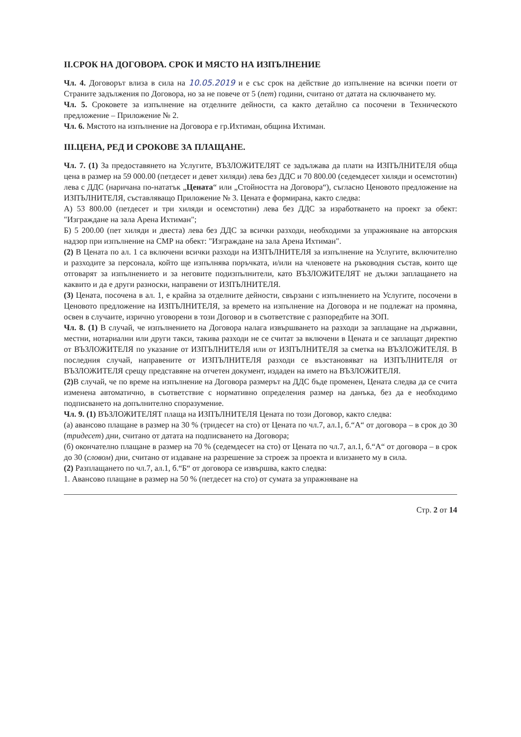II.СРОК НА ДОГОВОРА. СРОК И МЯСТО НА ИЗПЪЛНЕНИЕ
Чл. 4. Договорът влиза в сила на 10.05.2019 и е със срок на действие до изпълнение на всички поети от Страните задължения по Договора, но за не повече от 5 (пет) години, считано от датата на сключването му.
Чл. 5. Сроковете за изпълнение на отделните дейности, са както детайлно са посочени в Техническото предложение – Приложение № 2.
Чл. 6. Мястото на изпълнение на Договора е гр.Ихтиман, община Ихтиман.
III.ЦЕНА, РЕД И СРОКОВЕ ЗА ПЛАЩАНЕ.
Чл. 7. (1) За предоставянето на Услугите, ВЪЗЛОЖИТЕЛЯТ се задължава да плати на ИЗПЪЛНИТЕЛЯ обща цена в размер на 59 000.00 (петдесет и девет хиляди) лева без ДДС и 70 800.00 (седемдесет хиляди и осемстотин) лева с ДДС (наричана по-нататък „Цената“ или „Стойността на Договора“), съгласно Ценовото предложение на ИЗПЪЛНИТЕЛЯ, съставляващо Приложение № 3. Цената е формирана, както следва:
А) 53 800.00 (петдесет и три хиляди и осемстотин) лева без ДДС за изработването на проект за обект: "Изграждане на зала Арена Ихтиман";
Б) 5 200.00 (пет хиляди и двеста) лева без ДДС за всички разходи, необходими за упражняване на авторския надзор при изпълнение на СМР на обект: "Изграждане на зала Арена Ихтиман".
(2) В Цената по ал. 1 са включени всички разходи на ИЗПЪЛНИТЕЛЯ за изпълнение на Услугите, включително и разходите за персонала, който ще изпълнява поръчката, и/или на членовете на ръководния състав, които ще отговарят за изпълнението и за неговите подизпълнители, като ВЪЗЛОЖИТЕЛЯТ не дължи заплащането на каквито и да е други разноски, направени от ИЗПЪЛНИТЕЛЯ.
(3) Цената, посочена в ал. 1, е крайна за отделните дейности, свързани с изпълнението на Услугите, посочени в Ценовото предложение на ИЗПЪЛНИТЕЛЯ, за времето на изпълнение на Договора и не подлежат на промяна, освен в случаите, изрично уговорени в този Договор и в съответствие с разпоредбите на ЗОП.
Чл. 8. (1) В случай, че изпълнението на Договора налага извършването на разходи за заплащане на държавни, местни, нотариални или други такси, такива разходи не се считат за включени в Цената и се заплащат директно от ВЪЗЛОЖИТЕЛЯ по указание от ИЗПЪЛНИТЕЛЯ или от ИЗПЪЛНИТЕЛЯ за сметка на ВЪЗЛОЖИТЕЛЯ. В последния случай, направените от ИЗПЪЛНИТЕЛЯ разходи се възстановяват на ИЗПЪЛНИТЕЛЯ от ВЪЗЛОЖИТЕЛЯ срещу представяне на отчетен документ, издаден на името на ВЪЗЛОЖИТЕЛЯ.
(2) В случай, че по време на изпълнение на Договора размерът на ДДС бъде променен, Цената следва да се счита изменена автоматично, в съответствие с нормативно определения размер на данъка, без да е необходимо подписването на допълнително споразумение.
Чл. 9. (1) ВЪЗЛОЖИТЕЛЯТ плаща на ИЗПЪЛНИТЕЛЯ Цената по този Договор, както следва:
(а) авансово плащане в размер на 30 % (тридесет на сто) от Цената по чл.7, ал.1, б.“А“ от договора – в срок до 30 (тридесет) дни, считано от датата на подписването на Договора;
(б) окончателно плащане в размер на 70 % (седемдесет на сто) от Цената по чл.7, ал.1, б.“А“ от договора – в срок до 30 (словом) дни, считано от издаване на разрешение за строеж за проекта и влизането му в сила.
(2) Разплащането по чл.7, ал.1, б.“Б“ от договора се извършва, както следва:
1. Авансово плащане в размер на 50 % (петдесет на сто) от сумата за упражняване на
Стр. 2 от 14